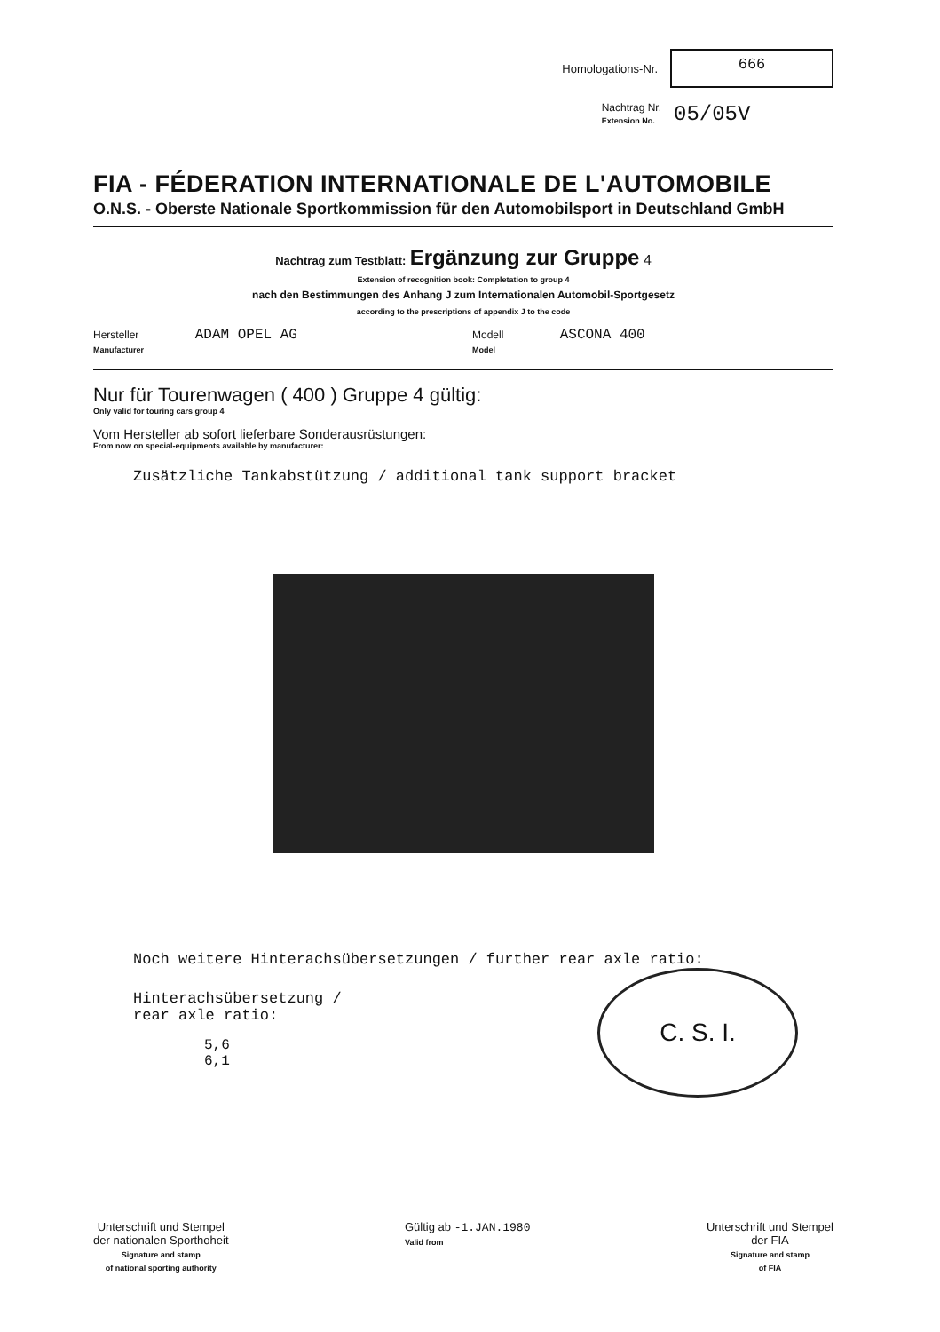Homologations-Nr.
666
Nachtrag Nr.
Extension No. 05/05V
FIA - FÉDERATION INTERNATIONALE DE L'AUTOMOBILE
O.N.S. - Oberste Nationale Sportkommission für den Automobilsport in Deutschland GmbH
Nachtrag zum Testblatt: Ergänzung zur Gruppe 4
Extension of recognition book: Completation to group 4
nach den Bestimmungen des Anhang J zum Internationalen Automobil-Sportgesetz
according to the prescriptions of appendix J to the code
Hersteller ADAM OPEL AG
Manufacturer
Modell ASCONA 400
Model
Nur für Tourenwagen ( 400 ) Gruppe 4 gültig:
Only valid for touring cars group 4
Vom Hersteller ab sofort lieferbare Sonderausrüstungen:
From now on special-equipments available by manufacturer:
Zusätzliche Tankabstützung / additional tank support bracket
Noch weitere Hinterachsübersetzungen / further rear axle ratio:
C. S. I.
Hinterachsübersetzung /
rear axle ratio:
5,6
6,1
Unterschrift und Stempel
der nationalen Sporthoheit
Signature and stamp
of national sporting authority
Gültig ab -1.JAN.1980
Valid from
Unterschrift und Stempel
der FIA
Signature and stamp
of FIA